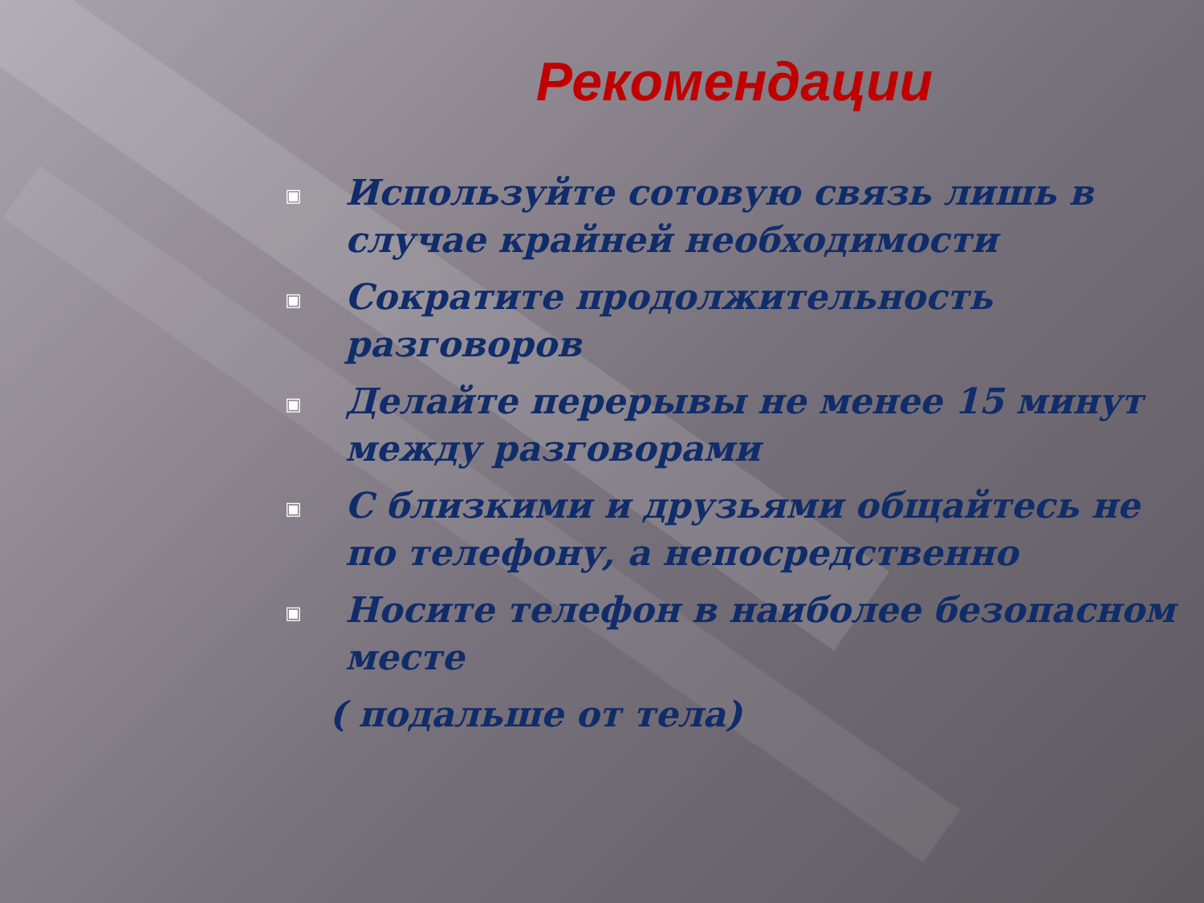Рекомендации
▣ Используйте сотовую связь лишь в случае крайней необходимости
▣ Сократите продолжительность разговоров
▣ Делайте перерывы не менее 15 минут между разговорами
▣ С близкими и друзьями общайтесь не по телефону, а непосредственно
▣ Носите телефон в наиболее безопасном месте
( подальше от тела)